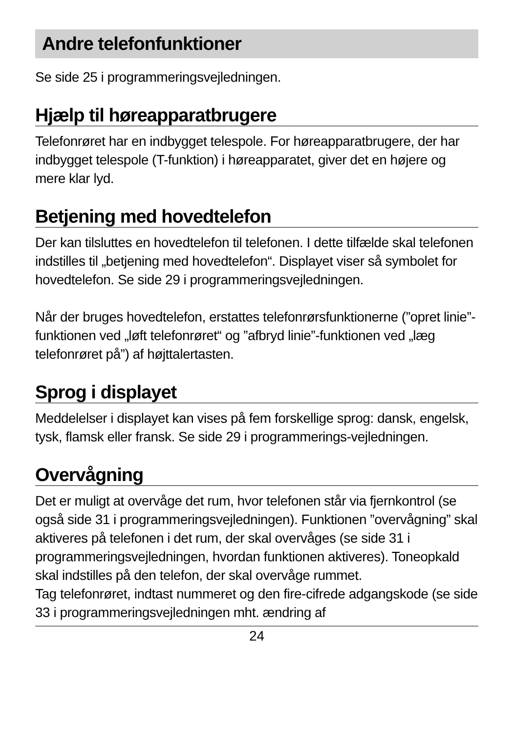Andre telefonfunktioner
Se side 25 i programmeringsvejledningen.
Hjælp til høreapparatbrugere
Telefonrøret har en indbygget telespole. For høreapparatbrugere, der har indbygget telespole (T-funktion) i høreapparatet, giver det en højere og mere klar lyd.
Betjening med hovedtelefon
Der kan tilsluttes en hovedtelefon til telefonen. I dette tilfælde skal telefonen indstilles til „betjening med hovedtelefon“. Displayet viser så symbolet for hovedtelefon. Se side 29 i programmeringsvejledningen.
Når der bruges hovedtelefon, erstattes telefonrørsfunktionerne (”opret linie”-funktionen ved „løft telefonrøret“ og ”afbryd linie”-funktionen ved „læg telefonrøret på”) af højttalertasten.
Sprog i displayet
Meddelelser i displayet kan vises på fem forskellige sprog: dansk, engelsk, tysk, flamsk eller fransk. Se side 29 i programmerings-vejledningen.
Overvågning
Det er muligt at overvåge det rum, hvor telefonen står via fjernkontrol (se også side 31 i programmeringsvejledningen). Funktionen ”overvågning” skal aktiveres på telefonen i det rum, der skal overvåges (se side 31 i programmeringsvejledningen, hvordan funktionen aktiveres). Toneopkald skal indstilles på den telefon, der skal overvåge rummet.
Tag telefonrøret, indtast nummeret og den fire-cifrede adgangskode (se side 33 i programmeringsvejledningen mht. ændring af
24